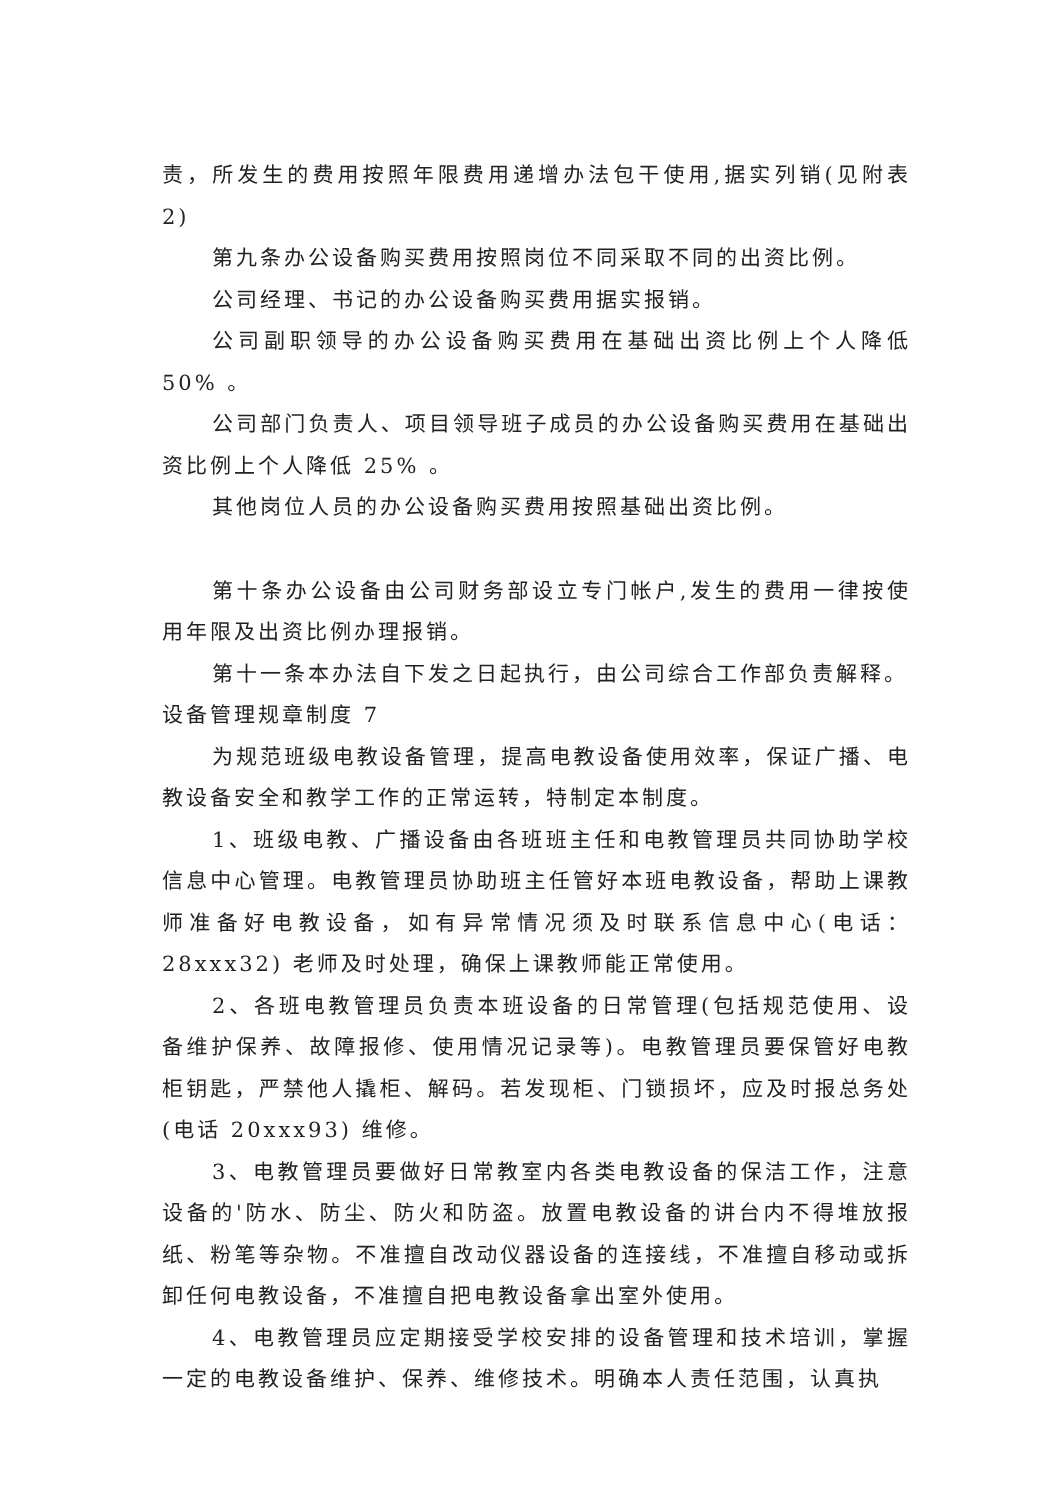责，所发生的费用按照年限费用递增办法包干使用,据实列销(见附表 2)
第九条办公设备购买费用按照岗位不同采取不同的出资比例。
公司经理、书记的办公设备购买费用据实报销。
公司副职领导的办公设备购买费用在基础出资比例上个人降低 50% 。
公司部门负责人、项目领导班子成员的办公设备购买费用在基础出资比例上个人降低 25% 。
其他岗位人员的办公设备购买费用按照基础出资比例。
第十条办公设备由公司财务部设立专门帐户,发生的费用一律按使用年限及出资比例办理报销。
第十一条本办法自下发之日起执行，由公司综合工作部负责解释。
设备管理规章制度 7
为规范班级电教设备管理，提高电教设备使用效率，保证广播、电教设备安全和教学工作的正常运转，特制定本制度。
1、班级电教、广播设备由各班班主任和电教管理员共同协助学校信息中心管理。电教管理员协助班主任管好本班电教设备，帮助上课教师准备好电教设备，如有异常情况须及时联系信息中心(电话：28xxx32) 老师及时处理，确保上课教师能正常使用。
2、各班电教管理员负责本班设备的日常管理(包括规范使用、设备维护保养、故障报修、使用情况记录等)。电教管理员要保管好电教柜钥匙，严禁他人撬柜、解码。若发现柜、门锁损坏，应及时报总务处(电话 20xxx93) 维修。
3、电教管理员要做好日常教室内各类电教设备的保洁工作，注意设备的'防水、防尘、防火和防盗。放置电教设备的讲台内不得堆放报纸、粉笔等杂物。不准擅自改动仪器设备的连接线，不准擅自移动或拆卸任何电教设备，不准擅自把电教设备拿出室外使用。
4、电教管理员应定期接受学校安排的设备管理和技术培训，掌握一定的电教设备维护、保养、维修技术。明确本人责任范围，认真执